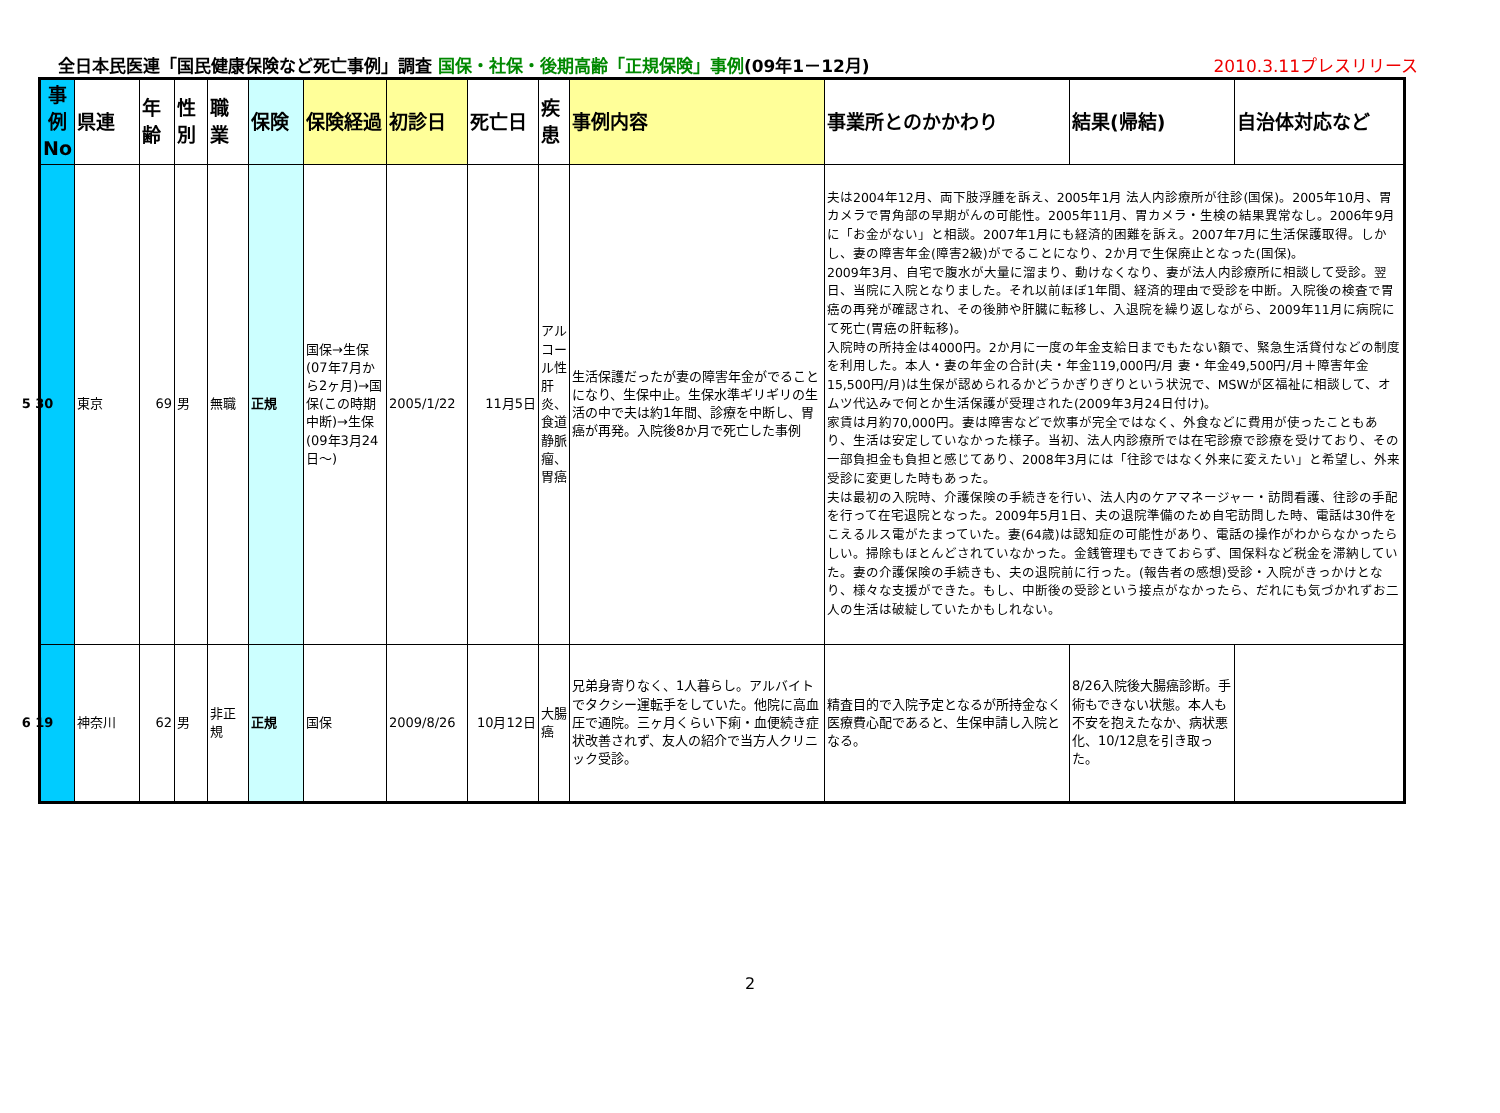全日本民医連「国民健康保険など死亡事例」調査 国保・社保・後期高齢「正規保険」事例(09年1－12月) 2010.3.11プレスリリース
| 事例No | 県連 | 年齢 | 性別 | 職業 | 保険 | 保険経過 | 初診日 | 死亡日 | 疾患 | 事例内容 | 事業所とのかかわり | 結果(帰結) | 自治体対応など |
| --- | --- | --- | --- | --- | --- | --- | --- | --- | --- | --- | --- | --- | --- |
| 5 30 | 東京 | 69 | 男 | 無職 | 正規 | 国保→生保(07年7月から2ヶ月)→国保(この時期中断)→生保(09年3月24日～) | 2005/1/22 | 11月5日 | アルコール性肝炎、食道静脈瘤、胃癌 | 生活保護だったが妻の障害年金がでることになり、生保中止。生保水準ギリギリの生活の中で夫は約1年間、診療を中断し、胃癌が再発。入院後8か月で死亡した事例 | 夫は2004年12月、両下肢浮腫を訴え、2005年1月 法人内診療所が往診(国保)。2005年10月、胃カメラで胃角部の早期がんの可能性。2005年11月、胃カメラ・生検の結果異常なし。2006年9月に「お金がない」と相談。2007年1月にも経済的困難を訴え。2007年7月に生活保護取得。しかし、妻の障害年金(障害2級)がでることになり、2か月で生保廃止となった(国保)。 2009年3月、自宅で腹水が大量に溜まり、動けなくなり、妻が法人内診療所に相談して受診。翌日、当院に入院となりました。それ以前ほぼ1年間、経済的理由で受診を中断。入院後の検査で胃癌の再発が確認され、その後肺や肝臓に転移し、入退院を繰り返しながら、2009年11月に病院にて死亡(胃癌の肝転移)。 入院時の所持金は4000円。2か月に一度の年金支給日までもたない額で、緊急生活貸付などの制度を利用した。本人・妻の年金の合計(夫・年金119,000円/月 妻・年金49,500円/月＋障害年金15,500円/月)は生保が認められるかどうかぎりぎりという状況で、MSWが区福祉に相談して、オムツ代込みで何とか生活保護が受理された(2009年3月24日付け)。 家賃は月約70,000円。妻は障害などで炊事が完全ではなく、外食などに費用が使ったこともあり、生活は安定していなかった様子。当初、法人内診療所では在宅診療で診療を受けており、その一部負担金も負担と感じてあり、2008年3月には「往診ではなく外来に変えたい」と希望し、外来受診に変更した時もあった。 夫は最初の入院時、介護保険の手続きを行い、法人内のケアマネージャー・訪問看護、往診の手配を行って在宅退院となった。2009年5月1日、夫の退院準備のため自宅訪問した時、電話は30件をこえるルス電がたまっていた。妻(64歳)は認知症の可能性があり、電話の操作がわからなかったらしい。掃除もほとんどされていなかった。金銭管理もできておらず、国保料など税金を滞納していた。妻の介護保険の手続きも、夫の退院前に行った。(報告者の感想)受診・入院がきっかけとなり、様々な支援ができた。もし、中断後の受診という接点がなかったら、だれにも気づかれずお二人の生活は破綻していたかもしれない。 | | |
| 6 19 | 神奈川 | 62 | 男 | 非正規 | 正規 | 国保 | 2009/8/26 | 10月12日 | 大腸癌 | 兄弟身寄りなく、1人暮らし。アルバイトでタクシー運転手をしていた。他院に高血圧で通院。三ヶ月くらい下痢・血便続き症状改善されず、友人の紹介で当方人クリニック受診。 | 精査目的で入院予定となるが所持金なく医療費心配であると、生保申請し入院となる。 | 8/26入院後大腸癌診断。手術もできない状態。本人も不安を抱えたなか、病状悪化、10/12息を引き取った。 | |
2